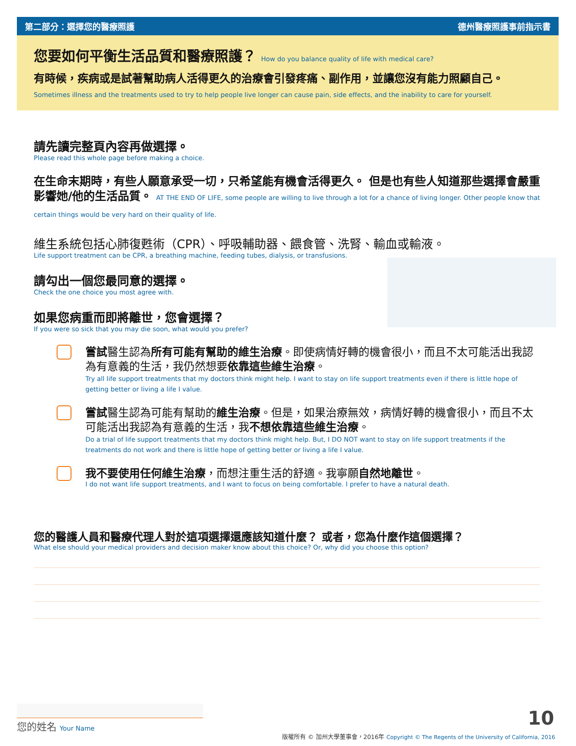第二部分：選擇您的醫療照護 德州醫療照護事前指示書
您要如何平衡生活品質和醫療照護？ How do you balance quality of life with medical care?
有時候，疾病或是試著幫助病人活得更久的治療會引發疼痛、副作用，並讓您沒有能力照顧自己。 Sometimes illness and the treatments used to try to help people live longer can cause pain, side effects, and the inability to care for yourself.
請先讀完整頁內容再做選擇。
Please read this whole page before making a choice.
在生命末期時，有些人願意承受一切，只希望能有機會活得更久。 但是也有些人知道那些選擇會嚴重影響她/他的生活品質。 AT THE END OF LIFE, some people are willing to live through a lot for a chance of living longer. Other people know that certain things would be very hard on their quality of life.
維生系統包括心肺復甦術（CPR）、呼吸輔助器、餵食管、洗腎、輸血或輸液。
Life support treatment can be CPR, a breathing machine, feeding tubes, dialysis, or transfusions.
請勾出一個您最同意的選擇。
Check the one choice you most agree with.
如果您病重而即將離世，您會選擇？
If you were so sick that you may die soon, what would you prefer?
嘗試醫生認為所有可能有幫助的維生治療。即使病情好轉的機會很小，而且不太可能活出我認為有意義的生活，我仍然想要依靠這些維生治療。
Try all life support treatments that my doctors think might help. I want to stay on life support treatments even if there is little hope of getting better or living a life I value.
嘗試醫生認為可能有幫助的維生治療。但是，如果治療無效，病情好轉的機會很小，而且不太可能活出我認為有意義的生活，我不想依靠這些維生治療。
Do a trial of life support treatments that my doctors think might help. But, I DO NOT want to stay on life support treatments if the treatments do not work and there is little hope of getting better or living a life I value.
我不要使用任何維生治療，而想注重生活的舒適。我寧願自然地離世。
I do not want life support treatments, and I want to focus on being comfortable. I prefer to have a natural death.
您的醫護人員和醫療代理人對於這項選擇還應該知道什麼？ 或者，您為什麼作這個選擇？
What else should your medical providers and decision maker know about this choice? Or, why did you choose this option?
您的姓名 Your Name 10
版權所有 © 加州大學董事會，2016年 Copyright © The Regents of the University of California, 2016